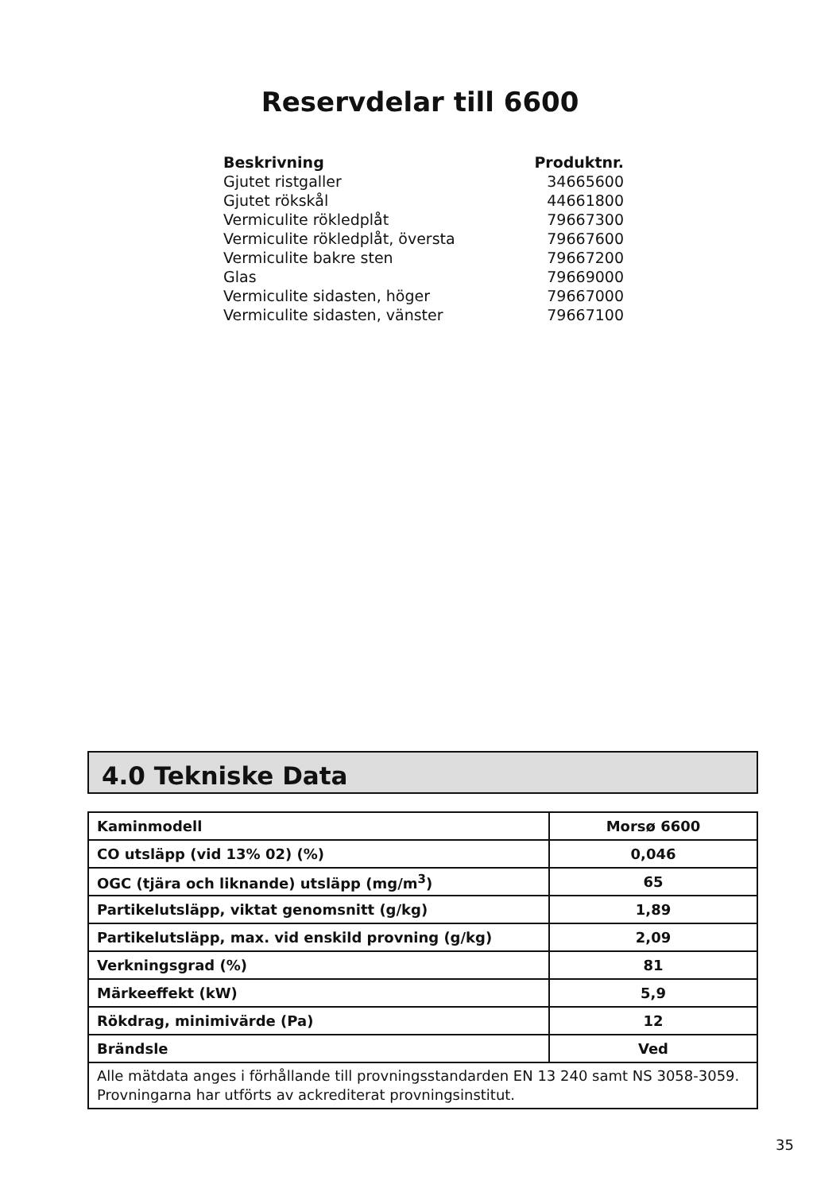Reservdelar till 6600
| Beskrivning | Produktnr. |
| --- | --- |
| Gjutet ristgaller | 34665600 |
| Gjutet rökskål | 44661800 |
| Vermiculite rökledplåt | 79667300 |
| Vermiculite rökledplåt, översta | 79667600 |
| Vermiculite bakre sten | 79667200 |
| Glas | 79669000 |
| Vermiculite sidasten, höger | 79667000 |
| Vermiculite sidasten, vänster | 79667100 |
4.0 Tekniske Data
| Kaminmodell | Morsø 6600 |
| CO utsläpp (vid 13% 02) (%) | 0,046 |
| OGC (tjära och liknande) utsläpp (mg/m<sup>3</sup>) | 65 |
| Partikelutsläpp, viktat genomsnitt (g/kg) | 1,89 |
| Partikelutsläpp, max. vid enskild provning (g/kg) | 2,09 |
| Verkningsgrad (%) | 81 |
| Märkeeffekt (kW) | 5,9 |
| Rökdrag, minimivärde (Pa) | 12 |
| Brändsle | Ved |
| Alle mätdata anges i förhållande till provningsstandarden EN 13 240 samt NS 3058-3059. Provningarna har utförts av ackrediterat provningsinstitut. | |
35